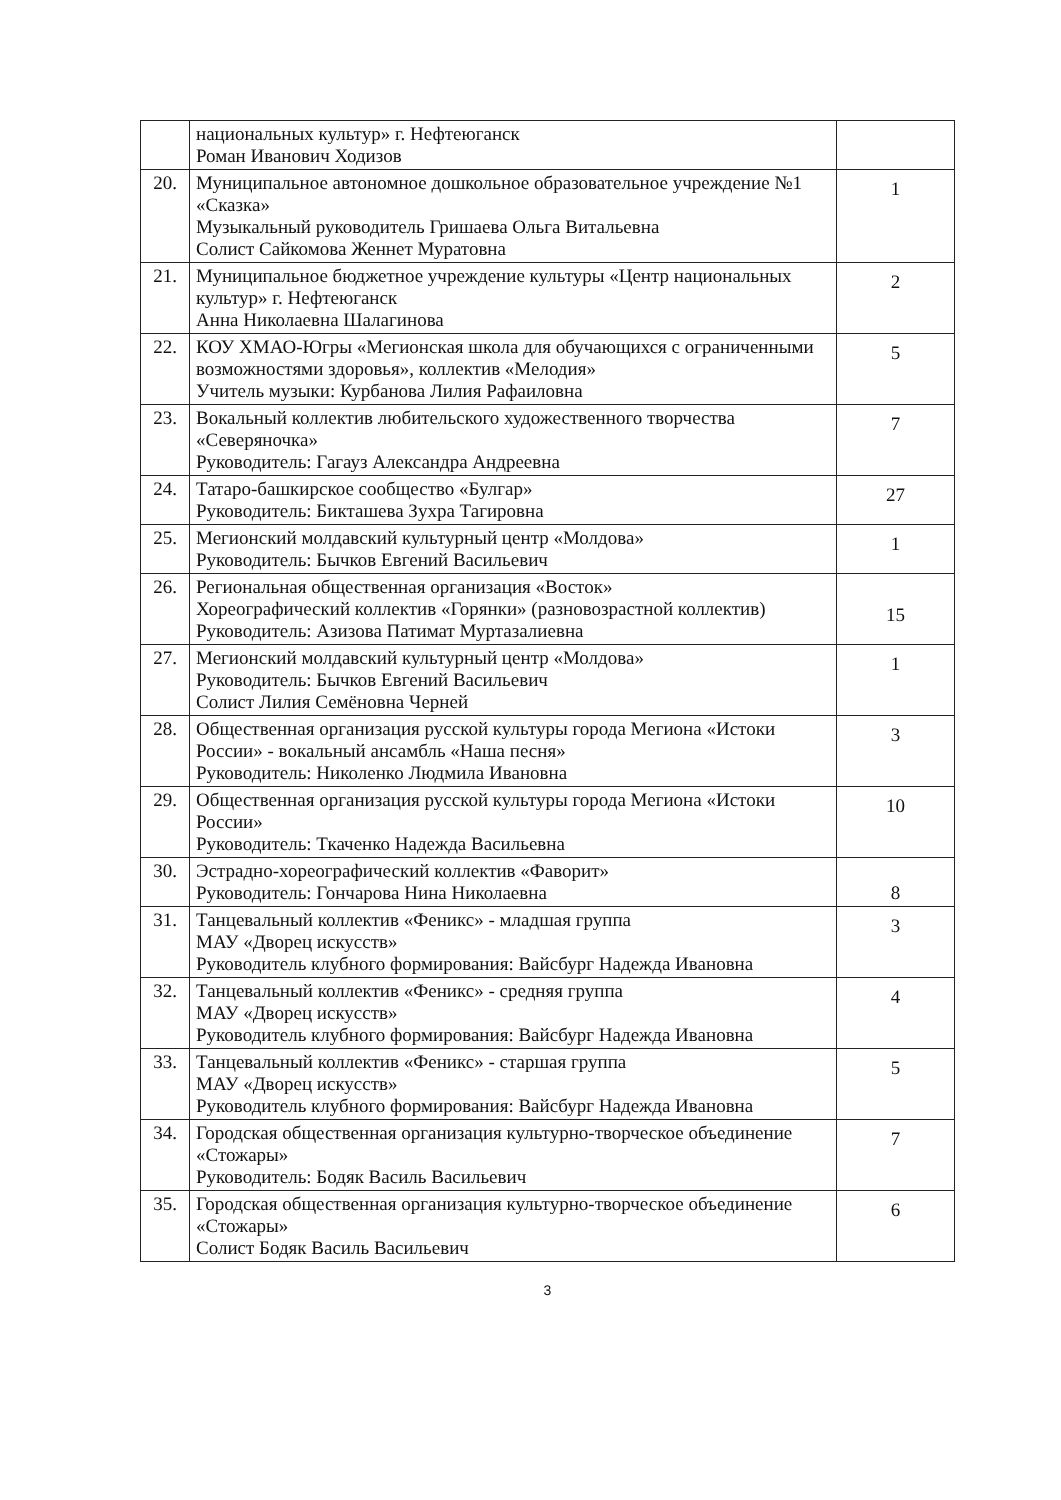| | национальных культур» г. Нефтеюганск Роман Иванович Ходизов | |
| 20. | Муниципальное автономное дошкольное образовательное учреждение №1 «Сказка» Музыкальный руководитель Гришаева Ольга Витальевна Солист Сайкомова Женнет Муратовна | 1 |
| 21. | Муниципальное бюджетное учреждение культуры «Центр национальных культур» г. Нефтеюганск Анна Николаевна Шалагинова | 2 |
| 22. | КОУ ХМАО-Югры «Мегионская школа для обучающихся с ограниченными возможностями здоровья», коллектив «Мелодия» Учитель музыки: Курбанова Лилия Рафаиловна | 5 |
| 23. | Вокальный коллектив любительского художественного творчества «Северяночка» Руководитель: Гагауз Александра Андреевна | 7 |
| 24. | Татаро-башкирское сообщество «Булгар» Руководитель: Бикташева Зухра Тагировна | 27 |
| 25. | Мегионский молдавский культурный центр «Молдова» Руководитель: Бычков Евгений Васильевич | 1 |
| 26. | Региональная общественная организация «Восток» Хореографический коллектив «Горянки» (разновозрастной коллектив) Руководитель: Азизова Патимат Муртазалиевна | 15 |
| 27. | Мегионский молдавский культурный центр «Молдова» Руководитель: Бычков Евгений Васильевич Солист Лилия Семёновна Черней | 1 |
| 28. | Общественная организация русской культуры города Мегиона «Истоки России» - вокальный ансамбль «Наша песня» Руководитель: Николенко Людмила Ивановна | 3 |
| 29. | Общественная организация русской культуры города Мегиона «Истоки России» Руководитель: Ткаченко Надежда Васильевна | 10 |
| 30. | Эстрадно-хореографический коллектив «Фаворит» Руководитель: Гончарова Нина Николаевна | 8 |
| 31. | Танцевальный коллектив «Феникс» - младшая группа МАУ «Дворец искусств» Руководитель клубного формирования: Вайсбург Надежда Ивановна | 3 |
| 32. | Танцевальный коллектив «Феникс» - средняя группа МАУ «Дворец искусств» Руководитель клубного формирования: Вайсбург Надежда Ивановна | 4 |
| 33. | Танцевальный коллектив «Феникс» - старшая группа МАУ «Дворец искусств» Руководитель клубного формирования: Вайсбург Надежда Ивановна | 5 |
| 34. | Городская общественная организация культурно-творческое объединение «Стожары» Руководитель: Бодяк Василь Васильевич | 7 |
| 35. | Городская общественная организация культурно-творческое объединение «Стожары» Солист Бодяк Василь Васильевич | 6 |
3